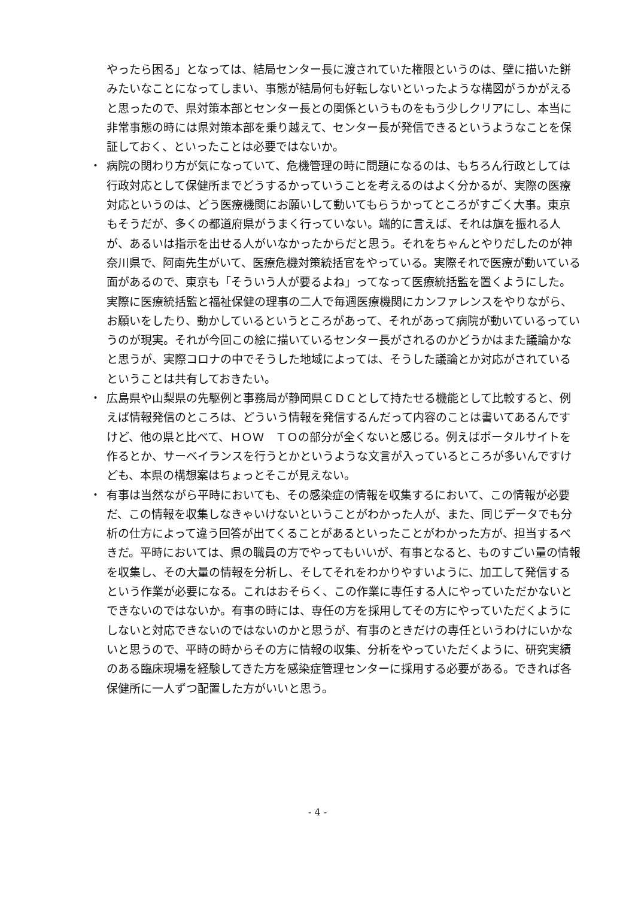やったら困る」となっては、結局センター長に渡されていた権限というのは、壁に描いた餅みたいなことになってしまい、事態が結局何も好転しないといったような構図がうかがえると思ったので、県対策本部とセンター長との関係というものをもう少しクリアにし、本当に非常事態の時には県対策本部を乗り越えて、センター長が発信できるというようなことを保証しておく、といったことは必要ではないか。
・ 病院の関わり方が気になっていて、危機管理の時に問題になるのは、もちろん行政としては行政対応として保健所までどうするかっていうことを考えるのはよく分かるが、実際の医療対応というのは、どう医療機関にお願いして動いてもらうかってところがすごく大事。東京もそうだが、多くの都道府県がうまく行っていない。端的に言えば、それは旗を振れる人が、あるいは指示を出せる人がいなかったからだと思う。それをちゃんとやりだしたのが神奈川県で、阿南先生がいて、医療危機対策統括官をやっている。実際それで医療が動いている面があるので、東京も「そういう人が要るよね」ってなって医療統括監を置くようにした。実際に医療統括監と福祉保健の理事の二人で毎週医療機関にカンファレンスをやりながら、お願いをしたり、動かしているというところがあって、それがあって病院が動いているっていうのが現実。それが今回この絵に描いているセンター長がされるのかどうかはまた議論かなと思うが、実際コロナの中でそうした地域によっては、そうした議論とか対応がされているということは共有しておきたい。
・ 広島県や山梨県の先駆例と事務局が静岡県ＣＤＣとして持たせる機能として比較すると、例えば情報発信のところは、どういう情報を発信するんだって内容のことは書いてあるんですけど、他の県と比べて、ＨＯＷ　ＴＯの部分が全くないと感じる。例えばポータルサイトを作るとか、サーベイランスを行うとかというような文言が入っているところが多いんですけども、本県の構想案はちょっとそこが見えない。
・ 有事は当然ながら平時においても、その感染症の情報を収集するにおいて、この情報が必要だ、この情報を収集しなきゃいけないということがわかった人が、また、同じデータでも分析の仕方によって違う回答が出てくることがあるといったことがわかった方が、担当するべきだ。平時においては、県の職員の方でやってもいいが、有事となると、ものすごい量の情報を収集し、その大量の情報を分析し、そしてそれをわかりやすいように、加工して発信するという作業が必要になる。これはおそらく、この作業に専任する人にやっていただかないとできないのではないか。有事の時には、専任の方を採用してその方にやっていただくようにしないと対応できないのではないのかと思うが、有事のときだけの専任というわけにいかないと思うので、平時の時からその方に情報の収集、分析をやっていただくように、研究実績のある臨床現場を経験してきた方を感染症管理センターに採用する必要がある。できれば各保健所に一人ずつ配置した方がいいと思う。
- 4 -